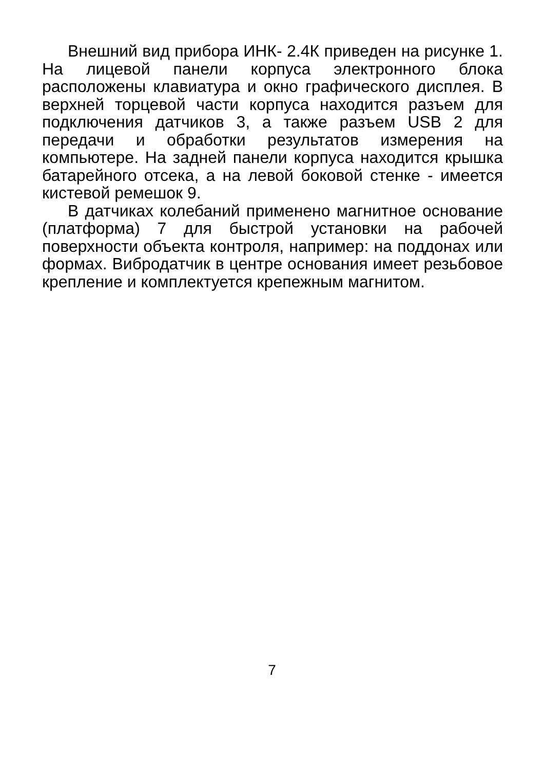Внешний вид прибора ИНК- 2.4К приведен на рисунке 1. На лицевой панели корпуса электронного блока расположены клавиатура и окно графического дисплея. В верхней торцевой части корпуса находится разъем для подключения датчиков 3, а также разъем USB 2 для передачи и обработки результатов измерения на компьютере. На задней панели корпуса находится крышка батарейного отсека, а на левой боковой стенке - имеется кистевой ремешок 9.
В датчиках колебаний применено магнитное основание (платформа) 7 для быстрой установки на рабочей поверхности объекта контроля, например: на поддонах или формах. Вибродатчик в центре основания имеет резьбовое крепление и комплектуется крепежным магнитом.
7